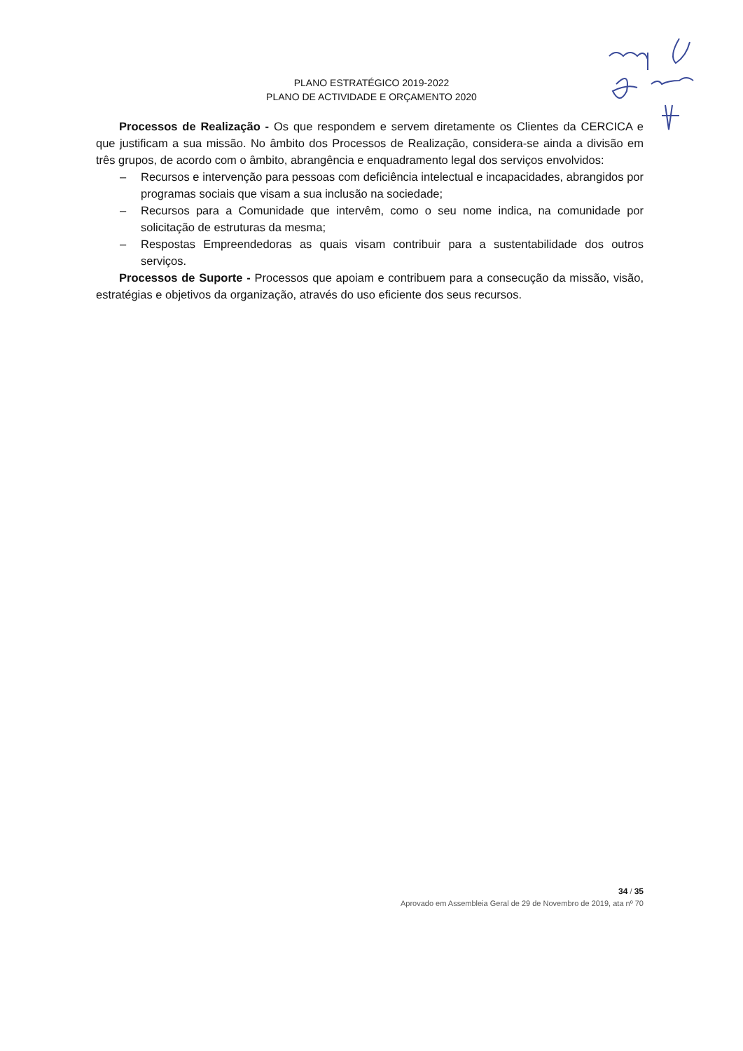PLANO ESTRATÉGICO 2019-2022
PLANO DE ACTIVIDADE E ORÇAMENTO 2020
Processos de Realização - Os que respondem e servem diretamente os Clientes da CERCICA e que justificam a sua missão. No âmbito dos Processos de Realização, considera-se ainda a divisão em três grupos, de acordo com o âmbito, abrangência e enquadramento legal dos serviços envolvidos:
– Recursos e intervenção para pessoas com deficiência intelectual e incapacidades, abrangidos por programas sociais que visam a sua inclusão na sociedade;
– Recursos para a Comunidade que intervêm, como o seu nome indica, na comunidade por solicitação de estruturas da mesma;
– Respostas Empreendedoras as quais visam contribuir para a sustentabilidade dos outros serviços.
Processos de Suporte - Processos que apoiam e contribuem para a consecução da missão, visão, estratégias e objetivos da organização, através do uso eficiente dos seus recursos.
34 / 35
Aprovado em Assembleia Geral de 29 de Novembro de 2019, ata nº 70